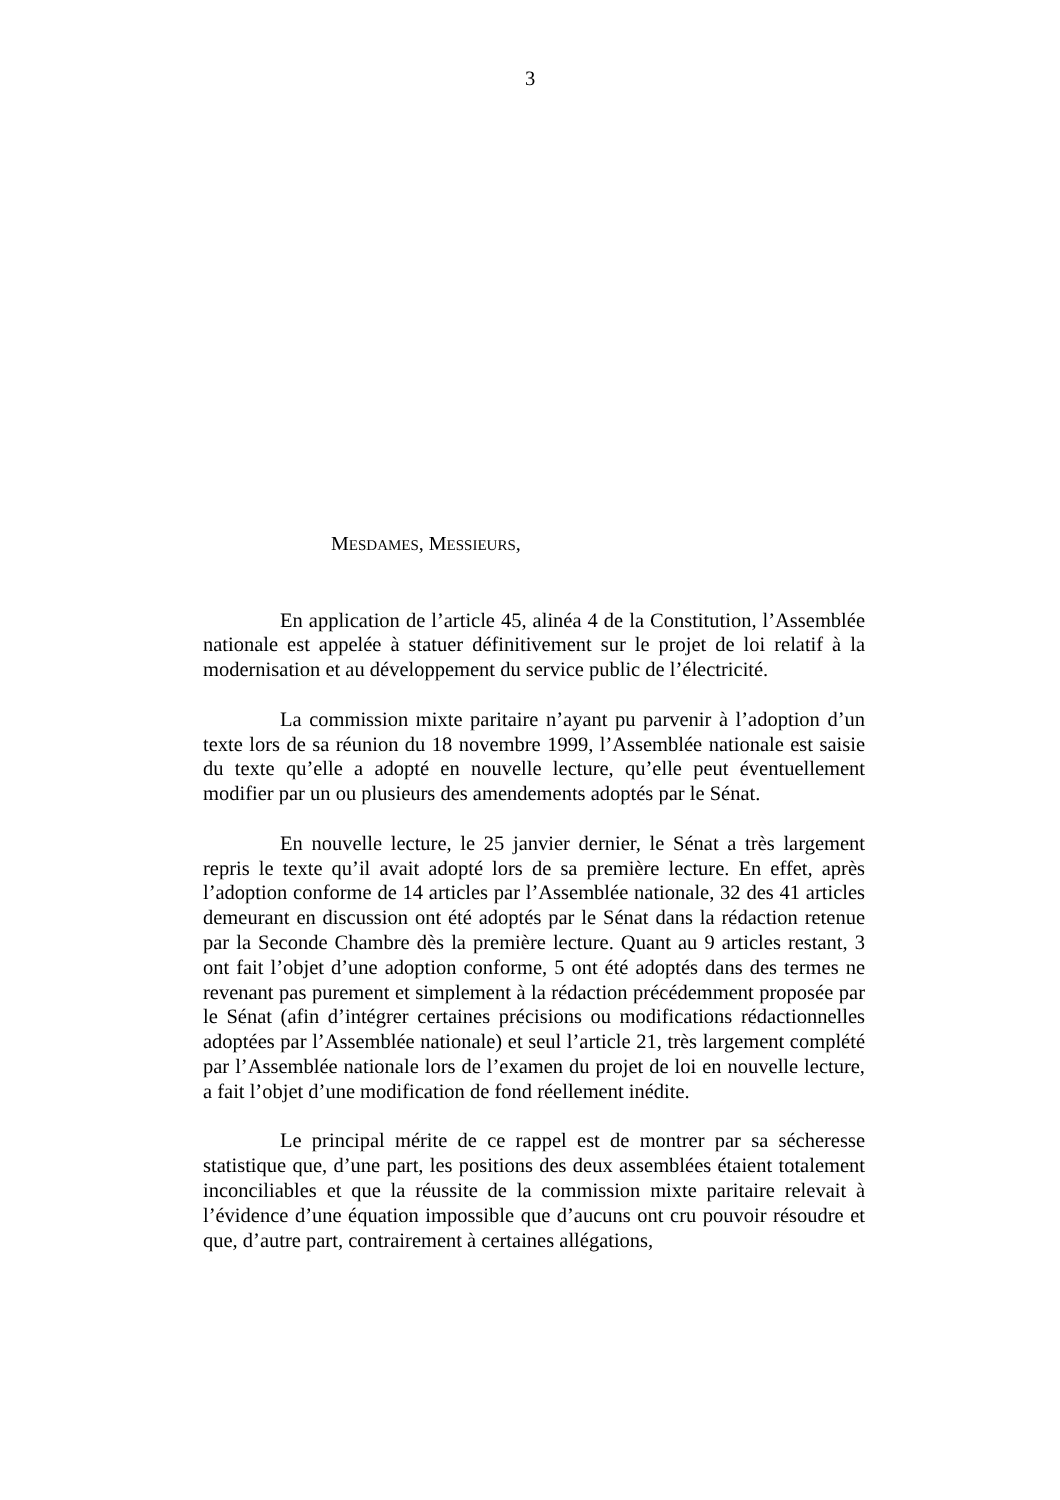3
MESDAMES, MESSIEURS,
En application de l’article 45, alinéa 4 de la Constitution, l’Assemblée nationale est appelée à statuer définitivement sur le projet de loi relatif à la modernisation et au développement du service public de l’électricité.
La commission mixte paritaire n’ayant pu parvenir à l’adoption d’un texte lors de sa réunion du 18 novembre 1999, l’Assemblée nationale est saisie du texte qu’elle a adopté en nouvelle lecture, qu’elle peut éventuellement modifier par un ou plusieurs des amendements adoptés par le Sénat.
En nouvelle lecture, le 25 janvier dernier, le Sénat a très largement repris le texte qu’il avait adopté lors de sa première lecture. En effet, après l’adoption conforme de 14 articles par l’Assemblée nationale, 32 des 41 articles demeurant en discussion ont été adoptés par le Sénat dans la rédaction retenue par la Seconde Chambre dès la première lecture. Quant au 9 articles restant, 3 ont fait l’objet d’une adoption conforme, 5 ont été adoptés dans des termes ne revenant pas purement et simplement à la rédaction précédemment proposée par le Sénat (afin d’intégrer certaines précisions ou modifications rédactionnelles adoptées par l’Assemblée nationale) et seul l’article 21, très largement complété par l’Assemblée nationale lors de l’examen du projet de loi en nouvelle lecture, a fait l’objet d’une modification de fond réellement inédite.
Le principal mérite de ce rappel est de montrer par sa sécheresse statistique que, d’une part, les positions des deux assemblées étaient totalement inconciliables et que la réussite de la commission mixte paritaire relevait à l’évidence d’une équation impossible que d’aucuns ont cru pouvoir résoudre et que, d’autre part, contrairement à certaines allégations,